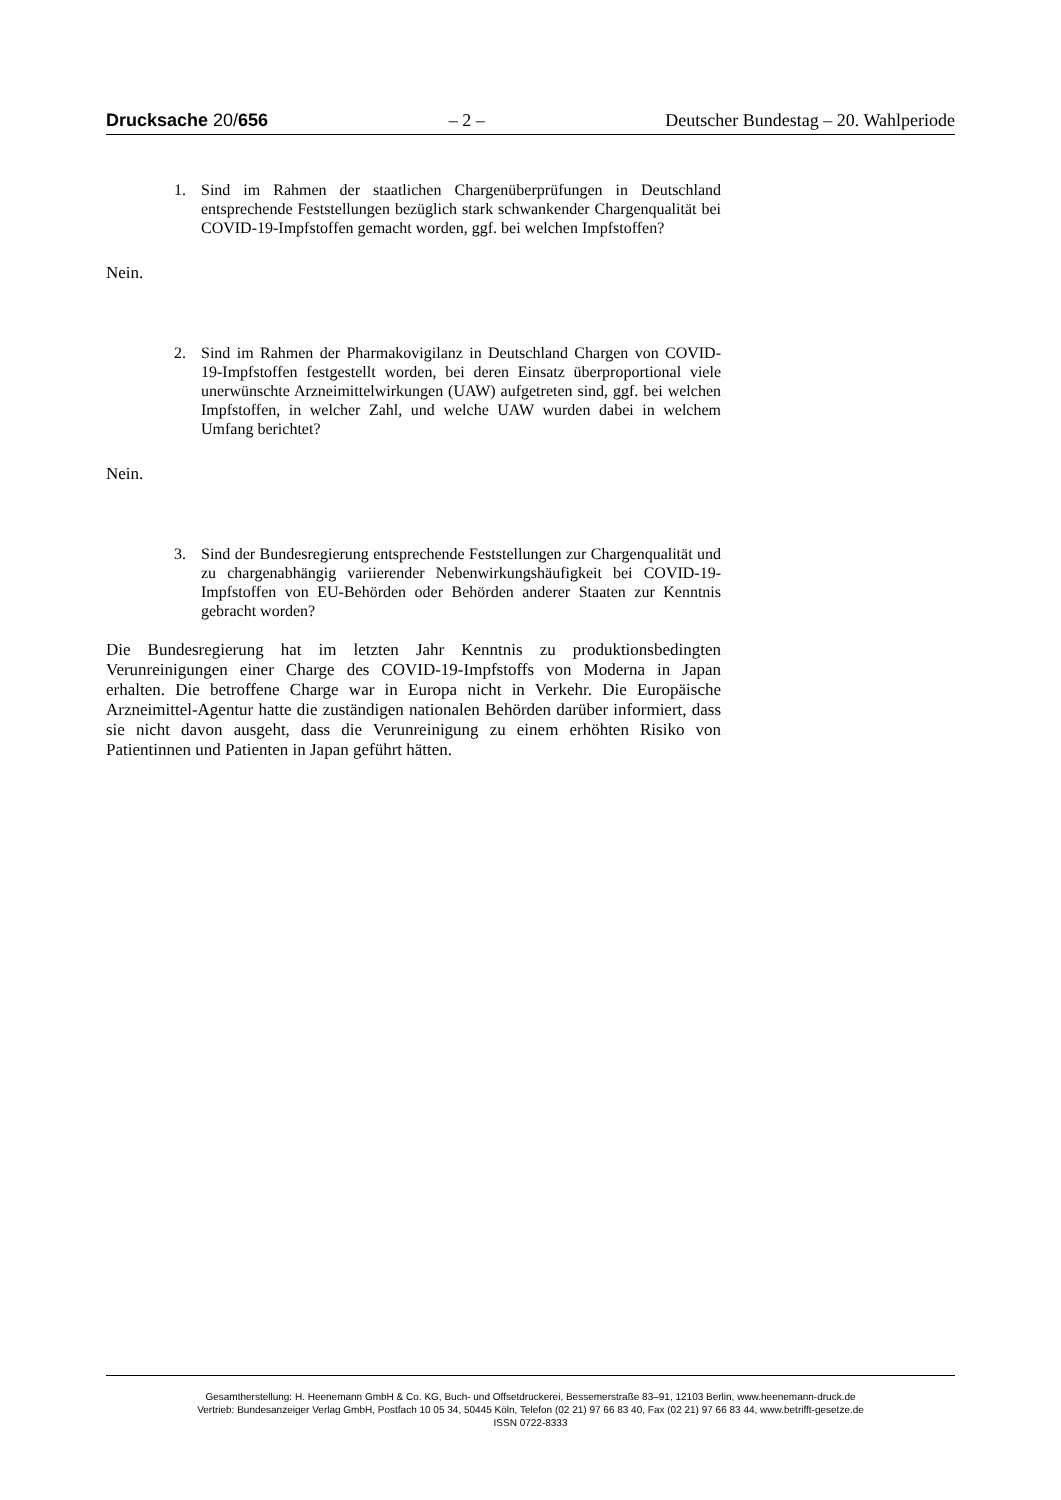Drucksache 20/656 – 2 – Deutscher Bundestag – 20. Wahlperiode
1. Sind im Rahmen der staatlichen Chargenüberprüfungen in Deutschland entsprechende Feststellungen bezüglich stark schwankender Chargenqualität bei COVID-19-Impfstoffen gemacht worden, ggf. bei welchen Impfstoffen?
Nein.
2. Sind im Rahmen der Pharmakovigilanz in Deutschland Chargen von COVID-19-Impfstoffen festgestellt worden, bei deren Einsatz überproportional viele unerwünschte Arzneimittelwirkungen (UAW) aufgetreten sind, ggf. bei welchen Impfstoffen, in welcher Zahl, und welche UAW wurden dabei in welchem Umfang berichtet?
Nein.
3. Sind der Bundesregierung entsprechende Feststellungen zur Chargenqualität und zu chargenabhängig variierender Nebenwirkungshäufigkeit bei COVID-19-Impfstoffen von EU-Behörden oder Behörden anderer Staaten zur Kenntnis gebracht worden?
Die Bundesregierung hat im letzten Jahr Kenntnis zu produktionsbedingten Verunreinigungen einer Charge des COVID-19-Impfstoffs von Moderna in Japan erhalten. Die betroffene Charge war in Europa nicht in Verkehr. Die Europäische Arzneimittel-Agentur hatte die zuständigen nationalen Behörden darüber informiert, dass sie nicht davon ausgeht, dass die Verunreinigung zu einem erhöhten Risiko von Patientinnen und Patienten in Japan geführt hätten.
Gesamtherstellung: H. Heenemann GmbH & Co. KG, Buch- und Offsetdruckerei, Bessemerstraße 83–91, 12103 Berlin, www.heenemann-druck.de
Vertrieb: Bundesanzeiger Verlag GmbH, Postfach 10 05 34, 50445 Köln, Telefon (02 21) 97 66 83 40, Fax (02 21) 97 66 83 44, www.betrifft-gesetze.de
ISSN 0722-8333